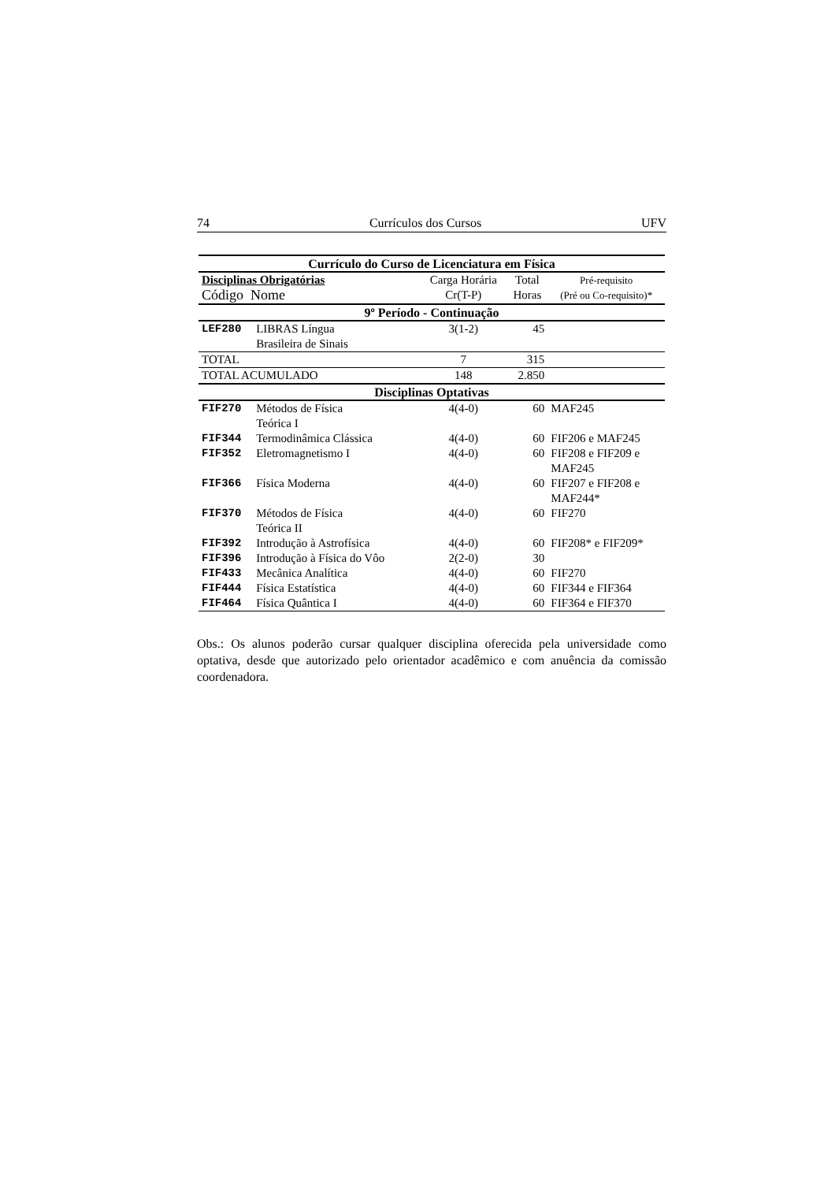74 Currículos dos Cursos UFV
| Currículo do Curso de Licenciatura em Física | | | | | |
| --- | --- | --- | --- | --- | --- |
| Disciplinas Obrigatórias Código Nome | | | Carga Horária Cr(T-P) | Total Horas | Pré-requisito (Pré ou Co-requisito)* |
| 9º Período - Continuação | | | | | |
| LEF280 | LIBRAS Língua Brasileira de Sinais | | 3(1-2) | 45 | |
| TOTAL | | | 7 | 315 | |
| TOTAL ACUMULADO | | | 148 | 2.850 | |
| Disciplinas Optativas | | | | | |
| FIF270 | Métodos de Física Teórica I | | 4(4-0) | 60 | MAF245 |
| FIF344 | Termodinâmica Clássica | | 4(4-0) | 60 | FIF206 e MAF245 |
| FIF352 | Eletromagnetismo I | | 4(4-0) | 60 | FIF208 e FIF209 e MAF245 |
| FIF366 | Física Moderna | | 4(4-0) | 60 | FIF207 e FIF208 e MAF244* |
| FIF370 | Métodos de Física Teórica II | | 4(4-0) | 60 | FIF270 |
| FIF392 | Introdução à Astrofísica | | 4(4-0) | 60 | FIF208* e FIF209* |
| FIF396 | Introdução à Física do Vôo | | 2(2-0) | 30 | |
| FIF433 | Mecânica Analítica | | 4(4-0) | 60 | FIF270 |
| FIF444 | Física Estatística | | 4(4-0) | 60 | FIF344 e FIF364 |
| FIF464 | Física Quântica I | | 4(4-0) | 60 | FIF364 e FIF370 |
Obs.: Os alunos poderão cursar qualquer disciplina oferecida pela universidade como optativa, desde que autorizado pelo orientador acadêmico e com anuência da comissão coordenadora.